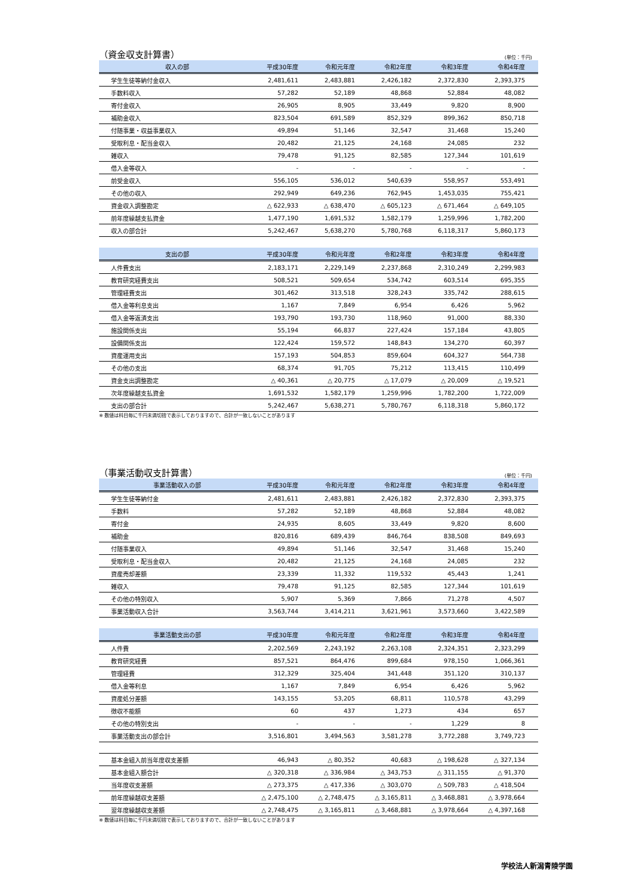（資金収支計算書） (単位：千円)
| 収入の部 | 平成30年度 | 令和元年度 | 令和2年度 | 令和3年度 | 令和4年度 |
| --- | --- | --- | --- | --- | --- |
| 学生生徒等納付金収入 | 2,481,611 | 2,483,881 | 2,426,182 | 2,372,830 | 2,393,375 |
| 手数料収入 | 57,282 | 52,189 | 48,868 | 52,884 | 48,082 |
| 寄付金収入 | 26,905 | 8,905 | 33,449 | 9,820 | 8,900 |
| 補助金収入 | 823,504 | 691,589 | 852,329 | 899,362 | 850,718 |
| 付随事業・収益事業収入 | 49,894 | 51,146 | 32,547 | 31,468 | 15,240 |
| 受取利息・配当金収入 | 20,482 | 21,125 | 24,168 | 24,085 | 232 |
| 雑収入 | 79,478 | 91,125 | 82,585 | 127,344 | 101,619 |
| 借入金等収入 | - | - | - | - | - |
| 前受金収入 | 556,105 | 536,012 | 540,639 | 558,957 | 553,491 |
| その他の収入 | 292,949 | 649,236 | 762,945 | 1,453,035 | 755,421 |
| 資金収入調整勘定 | △ 622,933 | △ 638,470 | △ 605,123 | △ 671,464 | △ 649,105 |
| 前年度繰越支払資金 | 1,477,190 | 1,691,532 | 1,582,179 | 1,259,996 | 1,782,200 |
| 収入の部合計 | 5,242,467 | 5,638,270 | 5,780,768 | 6,118,317 | 5,860,173 |
| 支出の部 | 平成30年度 | 令和元年度 | 令和2年度 | 令和3年度 | 令和4年度 |
| --- | --- | --- | --- | --- | --- |
| 人件費支出 | 2,183,171 | 2,229,149 | 2,237,868 | 2,310,249 | 2,299,983 |
| 教育研究経費支出 | 508,521 | 509,654 | 534,742 | 603,514 | 695,355 |
| 管理経費支出 | 301,462 | 313,518 | 328,243 | 335,742 | 288,615 |
| 借入金等利息支出 | 1,167 | 7,849 | 6,954 | 6,426 | 5,962 |
| 借入金等返済支出 | 193,790 | 193,730 | 118,960 | 91,000 | 88,330 |
| 施設関係支出 | 55,194 | 66,837 | 227,424 | 157,184 | 43,805 |
| 設備関係支出 | 122,424 | 159,572 | 148,843 | 134,270 | 60,397 |
| 資産運用支出 | 157,193 | 504,853 | 859,604 | 604,327 | 564,738 |
| その他の支出 | 68,374 | 91,705 | 75,212 | 113,415 | 110,499 |
| 資金支出調整勘定 | △ 40,361 | △ 20,775 | △ 17,079 | △ 20,009 | △ 19,521 |
| 次年度繰越支払資金 | 1,691,532 | 1,582,179 | 1,259,996 | 1,782,200 | 1,722,009 |
| 支出の部合計 | 5,242,467 | 5,638,271 | 5,780,767 | 6,118,318 | 5,860,172 |
※ 数値は科目毎に千円未満切捨で表示しておりますので、合計が一致しないことがあります
（事業活動収支計算書） (単位：千円)
| 事業活動収入の部 | 平成30年度 | 令和元年度 | 令和2年度 | 令和3年度 | 令和4年度 |
| --- | --- | --- | --- | --- | --- |
| 学生生徒等納付金 | 2,481,611 | 2,483,881 | 2,426,182 | 2,372,830 | 2,393,375 |
| 手数料 | 57,282 | 52,189 | 48,868 | 52,884 | 48,082 |
| 寄付金 | 24,935 | 8,605 | 33,449 | 9,820 | 8,600 |
| 補助金 | 820,816 | 689,439 | 846,764 | 838,508 | 849,693 |
| 付随事業収入 | 49,894 | 51,146 | 32,547 | 31,468 | 15,240 |
| 受取利息・配当金収入 | 20,482 | 21,125 | 24,168 | 24,085 | 232 |
| 資産売却差額 | 23,339 | 11,332 | 119,532 | 45,443 | 1,241 |
| 雑収入 | 79,478 | 91,125 | 82,585 | 127,344 | 101,619 |
| その他の特別収入 | 5,907 | 5,369 | 7,866 | 71,278 | 4,507 |
| 事業活動収入合計 | 3,563,744 | 3,414,211 | 3,621,961 | 3,573,660 | 3,422,589 |
| 事業活動支出の部 | 平成30年度 | 令和元年度 | 令和2年度 | 令和3年度 | 令和4年度 |
| --- | --- | --- | --- | --- | --- |
| 人件費 | 2,202,569 | 2,243,192 | 2,263,108 | 2,324,351 | 2,323,299 |
| 教育研究経費 | 857,521 | 864,476 | 899,684 | 978,150 | 1,066,361 |
| 管理経費 | 312,329 | 325,404 | 341,448 | 351,120 | 310,137 |
| 借入金等利息 | 1,167 | 7,849 | 6,954 | 6,426 | 5,962 |
| 資産処分差額 | 143,155 | 53,205 | 68,811 | 110,578 | 43,299 |
| 徴収不能額 | 60 | 437 | 1,273 | 434 | 657 |
| その他の特別支出 | - | - | - | 1,229 | 8 |
| 事業活動支出の部合計 | 3,516,801 | 3,494,563 | 3,581,278 | 3,772,288 | 3,749,723 |
| 基本金組入前当年度収支差額 | 46,943 | △ 80,352 | 40,683 | △ 198,628 | △ 327,134 |
| 基本金組入額合計 | △ 320,318 | △ 336,984 | △ 343,753 | △ 311,155 | △ 91,370 |
| 当年度収支差額 | △ 273,375 | △ 417,336 | △ 303,070 | △ 509,783 | △ 418,504 |
| 前年度繰越収支差額 | △ 2,475,100 | △ 2,748,475 | △ 3,165,811 | △ 3,468,881 | △ 3,978,664 |
| 翌年度繰越収支差額 | △ 2,748,475 | △ 3,165,811 | △ 3,468,881 | △ 3,978,664 | △ 4,397,168 |
※ 数値は科目毎に千円未満切捨で表示しておりますので、合計が一致しないことがあります
学校法人新潟青陵学園